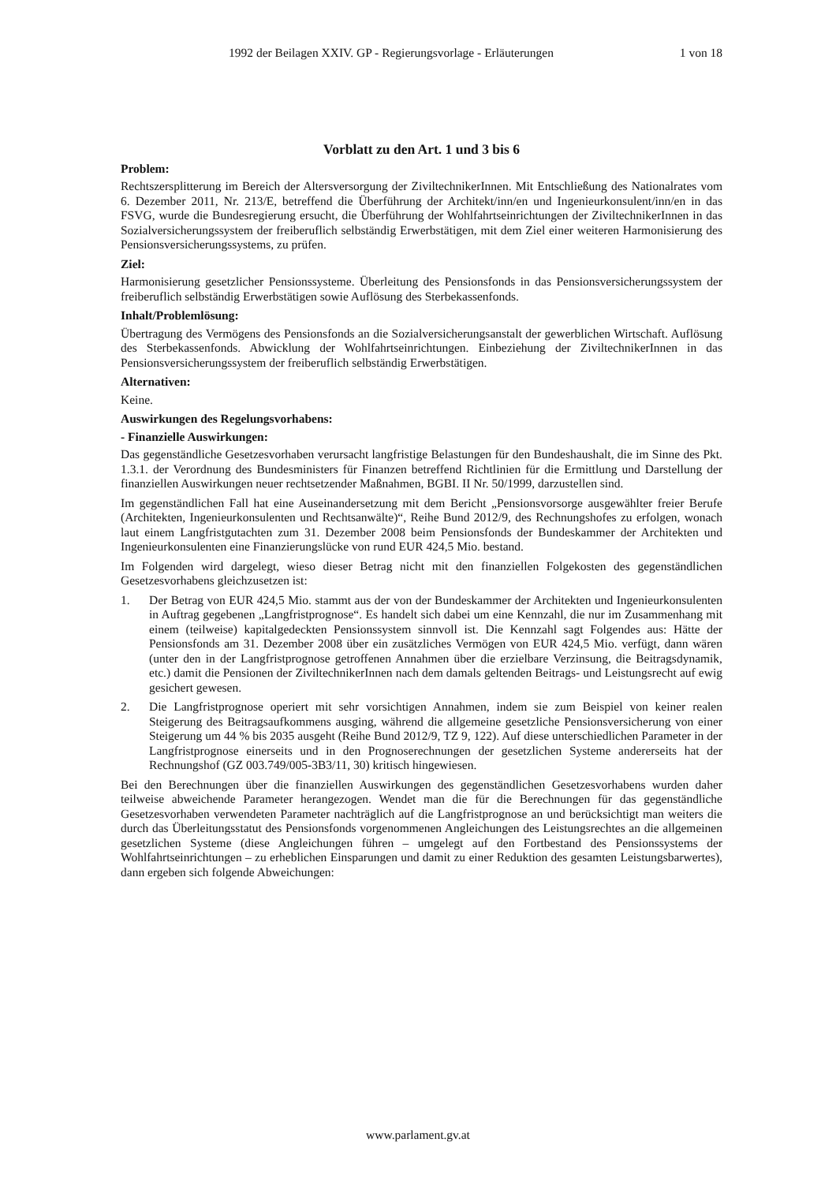1992 der Beilagen XXIV. GP - Regierungsvorlage - Erläuterungen 1 von 18
Vorblatt zu den Art. 1 und 3 bis 6
Problem:
Rechtszersplitterung im Bereich der Altersversorgung der ZiviltechnikerInnen. Mit Entschließung des Nationalrates vom 6. Dezember 2011, Nr. 213/E, betreffend die Überführung der Architekt/inn/en und Ingenieurkonsulent/inn/en in das FSVG, wurde die Bundesregierung ersucht, die Überführung der Wohlfahrtseinrichtungen der ZiviltechnikerInnen in das Sozialversicherungssystem der freiberuflich selbständig Erwerbstätigen, mit dem Ziel einer weiteren Harmonisierung des Pensionsversicherungssystems, zu prüfen.
Ziel:
Harmonisierung gesetzlicher Pensionssysteme. Überleitung des Pensionsfonds in das Pensionsversicherungssystem der freiberuflich selbständig Erwerbstätigen sowie Auflösung des Sterbekassenfonds.
Inhalt/Problemlösung:
Übertragung des Vermögens des Pensionsfonds an die Sozialversicherungsanstalt der gewerblichen Wirtschaft. Auflösung des Sterbekassenfonds. Abwicklung der Wohlfahrtseinrichtungen. Einbeziehung der ZiviltechnikerInnen in das Pensionsversicherungssystem der freiberuflich selbständig Erwerbstätigen.
Alternativen:
Keine.
Auswirkungen des Regelungsvorhabens:
- Finanzielle Auswirkungen:
Das gegenständliche Gesetzesvorhaben verursacht langfristige Belastungen für den Bundeshaushalt, die im Sinne des Pkt. 1.3.1. der Verordnung des Bundesministers für Finanzen betreffend Richtlinien für die Ermittlung und Darstellung der finanziellen Auswirkungen neuer rechtsetzender Maßnahmen, BGBI. II Nr. 50/1999, darzustellen sind.
Im gegenständlichen Fall hat eine Auseinandersetzung mit dem Bericht „Pensionsvorsorge ausgewählter freier Berufe (Architekten, Ingenieurkonsulenten und Rechtsanwälte)“, Reihe Bund 2012/9, des Rechnungshofes zu erfolgen, wonach laut einem Langfristgutachten zum 31. Dezember 2008 beim Pensionsfonds der Bundeskammer der Architekten und Ingenieurkonsulenten eine Finanzierungslücke von rund EUR 424,5 Mio. bestand.
Im Folgenden wird dargelegt, wieso dieser Betrag nicht mit den finanziellen Folgekosten des gegenständlichen Gesetzesvorhabens gleichzusetzen ist:
1. Der Betrag von EUR 424,5 Mio. stammt aus der von der Bundeskammer der Architekten und Ingenieurkonsulenten in Auftrag gegebenen „Langfristprognose“. Es handelt sich dabei um eine Kennzahl, die nur im Zusammenhang mit einem (teilweise) kapitalgedeckten Pensionssystem sinnvoll ist. Die Kennzahl sagt Folgendes aus: Hätte der Pensionsfonds am 31. Dezember 2008 über ein zusätzliches Vermögen von EUR 424,5 Mio. verfügt, dann wären (unter den in der Langfristprognose getroffenen Annahmen über die erzielbare Verzinsung, die Beitragsdynamik, etc.) damit die Pensionen der ZiviltechnikerInnen nach dem damals geltenden Beitrags- und Leistungsrecht auf ewig gesichert gewesen.
2. Die Langfristprognose operiert mit sehr vorsichtigen Annahmen, indem sie zum Beispiel von keiner realen Steigerung des Beitragsaufkommens ausging, während die allgemeine gesetzliche Pensionsversicherung von einer Steigerung um 44 % bis 2035 ausgeht (Reihe Bund 2012/9, TZ 9, 122). Auf diese unterschiedlichen Parameter in der Langfristprognose einerseits und in den Prognoserechnungen der gesetzlichen Systeme andererseits hat der Rechnungshof (GZ 003.749/005-3B3/11, 30) kritisch hingewiesen.
Bei den Berechnungen über die finanziellen Auswirkungen des gegenständlichen Gesetzesvorhabens wurden daher teilweise abweichende Parameter herangezogen. Wendet man die für die Berechnungen für das gegenständliche Gesetzesvorhaben verwendeten Parameter nachträglich auf die Langfristprognose an und berücksichtigt man weiters die durch das Überleitungsstatut des Pensionsfonds vorgenommenen Angleichungen des Leistungsrechtes an die allgemeinen gesetzlichen Systeme (diese Angleichungen führen – umgelegt auf den Fortbestand des Pensionssystems der Wohlfahrtseinrichtungen – zu erheblichen Einsparungen und damit zu einer Reduktion des gesamten Leistungsbarwertes), dann ergeben sich folgende Abweichungen:
www.parlament.gv.at